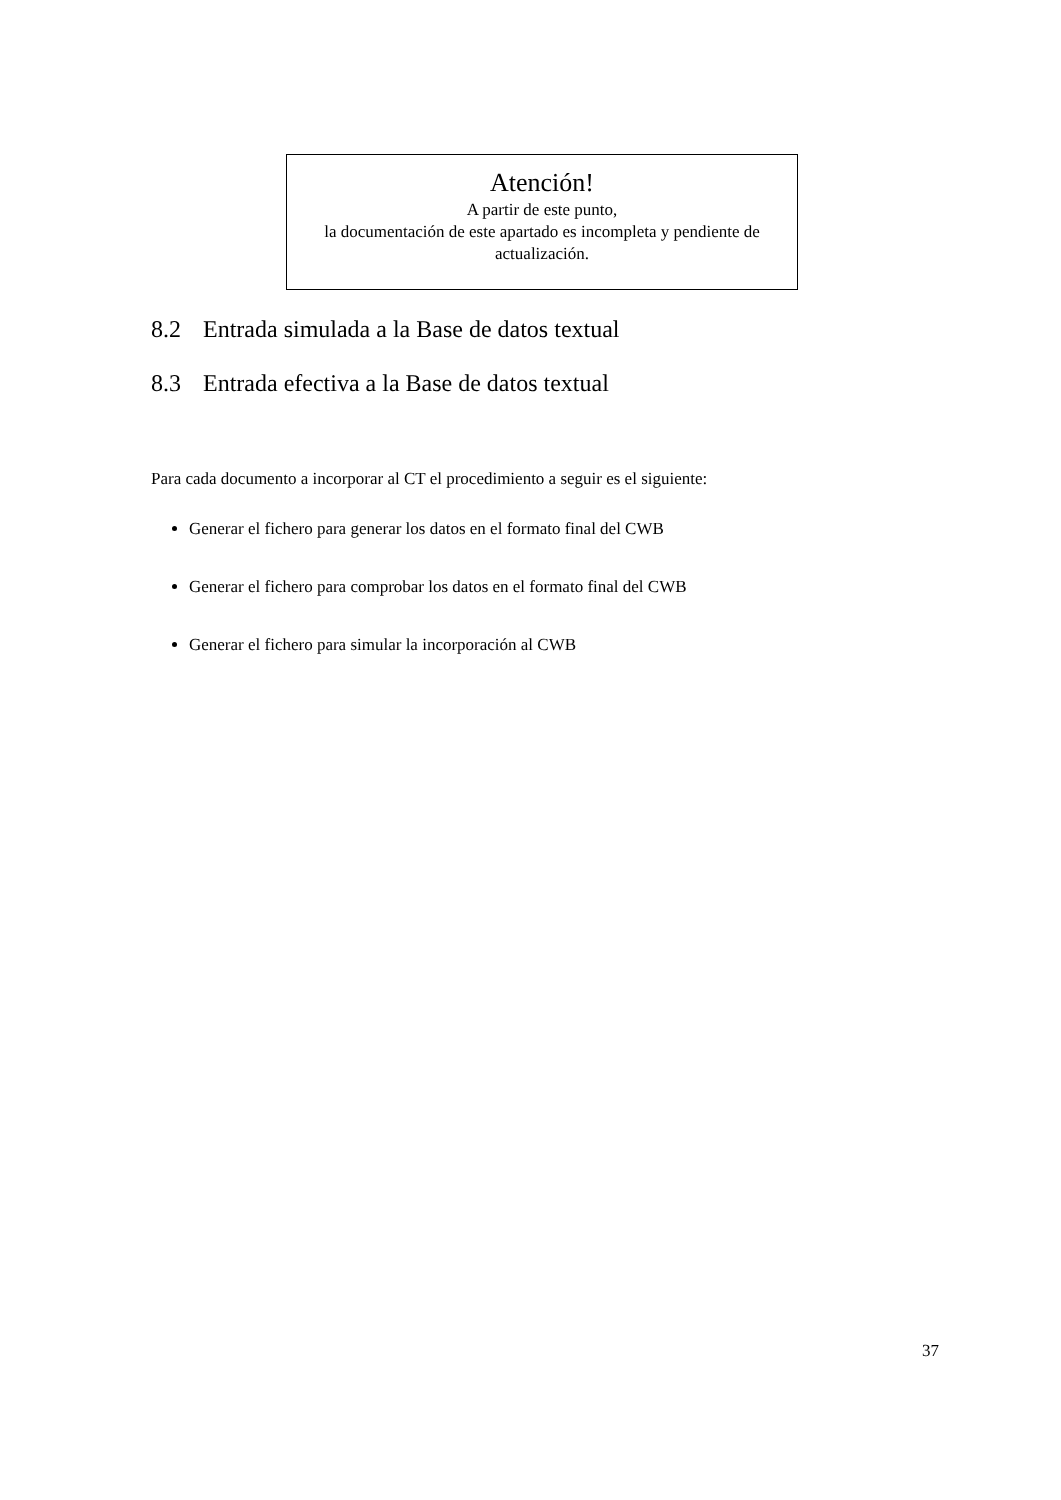Atención!
A partir de este punto,
la documentación de este apartado es incompleta y pendiente de actualización.
8.2 Entrada simulada a la Base de datos textual
8.3 Entrada efectiva a la Base de datos textual
Para cada documento a incorporar al CT el procedimiento a seguir es el siguiente:
Generar el fichero para generar los datos en el formato final del CWB
Generar el fichero para comprobar los datos en el formato final del CWB
Generar el fichero para simular la incorporación al CWB
37